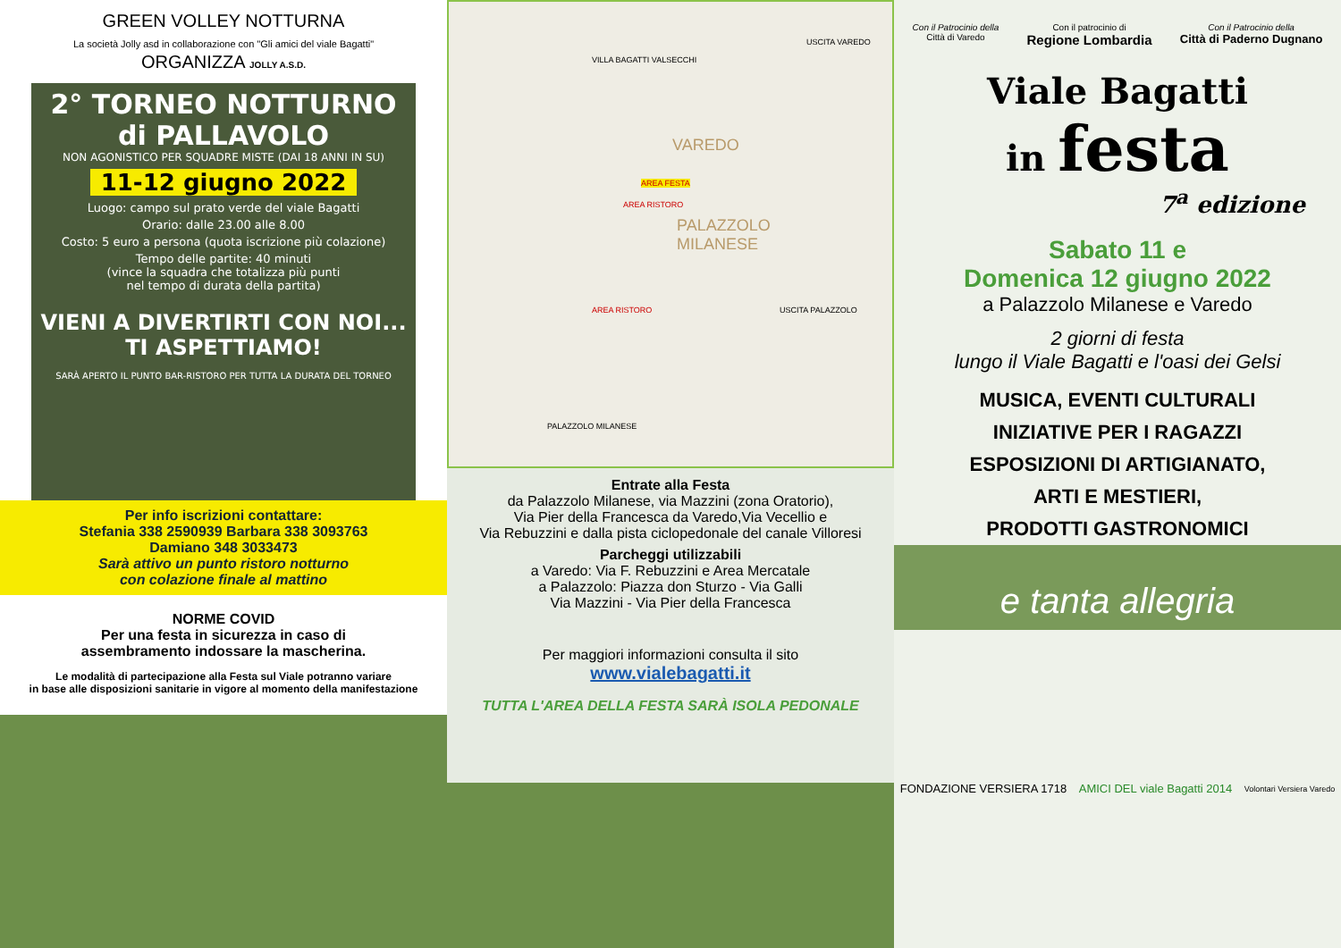GREEN VOLLEY NOTTURNA
La società Jolly asd in collaborazione con "Gli amici del viale Bagatti"
ORGANIZZA JOLLY A.S.D.
2° TORNEO NOTTURNO
di PALLAVOLO
NON AGONISTICO PER SQUADRE MISTE (DAI 18 ANNI IN SU)
11-12 giugno 2022
Luogo: campo sul prato verde del viale Bagatti
Orario: dalle 23.00 alle 8.00
Costo: 5 euro a persona (quota iscrizione più colazione)
Tempo delle partite: 40 minuti
(vince la squadra che totalizza più punti
nel tempo di durata della partita)
VIENI A DIVERTIRTI CON NOI...
TI ASPETTIAMO!
SARÀ APERTO IL PUNTO BAR-RISTORO PER TUTTA LA DURATA DEL TORNEO
Per info iscrizioni contattare:
Stefania 338 2590939 Barbara 338 3093763
Damiano 348 3033473
Sarà attivo un punto ristoro notturno
con colazione finale al mattino
NORME COVID
Per una festa in sicurezza in caso di
assembramento indossare la mascherina.
Le modalità di partecipazione alla Festa sul Viale potranno variare
in base alle disposizioni sanitarie in vigore al momento della manifestazione
VAREDO
PALAZZOLO
MILANESE
VILLA BAGATTI VALSECCHI
AREA FESTA
AREA RISTORO
AREA RISTORO
USCITA VAREDO
USCITA PALAZZOLO
PALAZZOLO MILANESE
Entrate alla Festa
da Palazzolo Milanese, via Mazzini (zona Oratorio),
Via Pier della Francesca da Varedo,Via Vecellio e
Via Rebuzzini e dalla pista ciclopedonale del canale Villoresi
Parcheggi utilizzabili
a Varedo: Via F. Rebuzzini e Area Mercatale
a Palazzolo: Piazza don Sturzo - Via Galli
Via Mazzini - Via Pier della Francesca
Per maggiori informazioni consulta il sito
www.vialebagatti.it
TUTTA L'AREA DELLA FESTA SARÀ ISOLA PEDONALE
Con il Patrocinio della
Città di Varedo Con il patrocinio di
Regione Lombardia Con il Patrocinio della
Città di Paderno Dugnano
Viale Bagatti
in festa
7<sup>a</sup> edizione
Sabato 11 e
Domenica 12 giugno 2022
a Palazzolo Milanese e Varedo
2 giorni di festa
lungo il Viale Bagatti e l'oasi dei Gelsi
MUSICA, EVENTI CULTURALI
INIZIATIVE PER I RAGAZZI
ESPOSIZIONI DI ARTIGIANATO,
ARTI E MESTIERI,
PRODOTTI GASTRONOMICI
e tanta allegria
FONDAZIONE VERSIERA 1718 AMICI DEL viale Bagatti 2014 Volontari Versiera Varedo